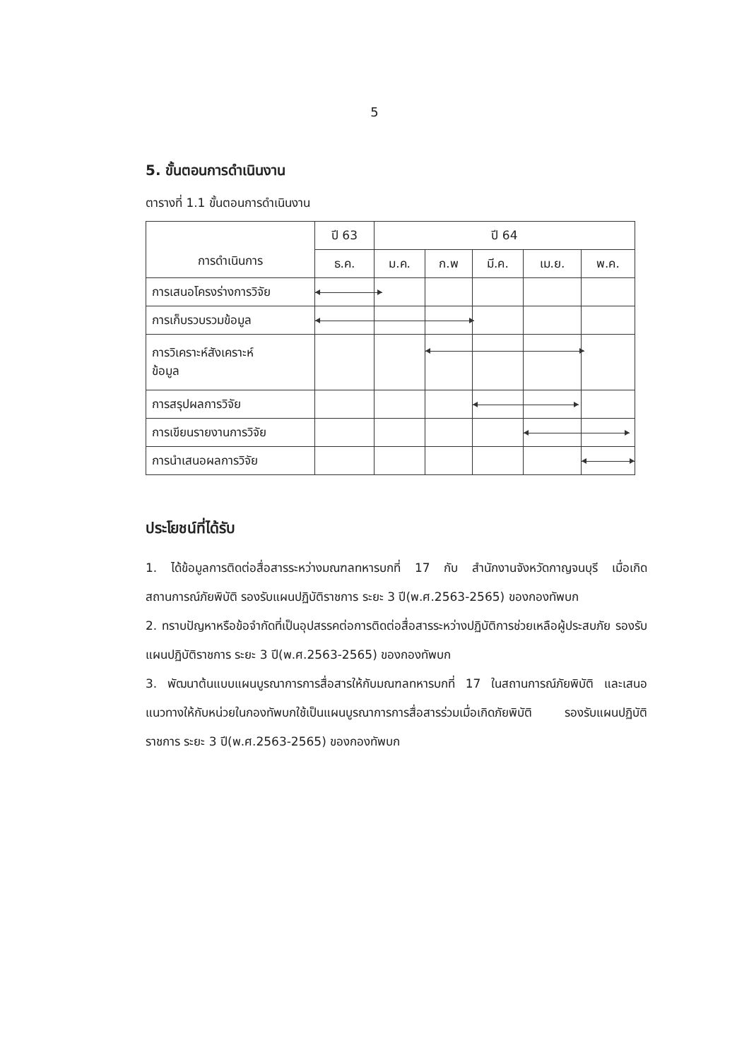5
5. ขั้นตอนการดำเนินงาน
ตารางที่ 1.1 ขั้นตอนการดำเนินงาน
| การดำเนินการ | ปี 63 | ปี 64 | | | | |
| --- | --- | --- | --- | --- | --- | --- |
| | ธ.ค. | ม.ค. | ก.พ | มี.ค. | เม.ย. | พ.ค. |
| การเสนอโครงร่างการวิจัย | | | | | | |
| การเก็บรวบรวมข้อมูล | | | | | | |
| การวิเคราะห์สังเคราะห์ ข้อมูล | | | | | | |
| การสรุปผลการวิจัย | | | | | | |
| การเขียนรายงานการวิจัย | | | | | | |
| การนำเสนอผลการวิจัย | | | | | | |
ประโยชน์ที่ได้รับ
1. ได้ข้อมูลการติดต่อสื่อสารระหว่างมณฑลทหารบกที่ 17 กับ สำนักงานจังหวัดกาญจนบุรี เมื่อเกิดสถานการณ์ภัยพิบัติ รองรับแผนปฏิบัติราชการ ระยะ 3 ปี(พ.ศ.2563-2565) ของกองทัพบก
2. ทราบปัญหาหรือข้อจำกัดที่เป็นอุปสรรคต่อการติดต่อสื่อสารระหว่างปฏิบัติการช่วยเหลือผู้ประสบภัย รองรับแผนปฏิบัติราชการ ระยะ 3 ปี(พ.ศ.2563-2565) ของกองทัพบก
3. พัฒนาต้นแบบแผนบูรณาการการสื่อสารให้กับมณฑลทหารบกที่ 17 ในสถานการณ์ภัยพิบัติ และเสนอแนวทางให้กับหน่วยในกองทัพบกใช้เป็นแผนบูรณาการการสื่อสารร่วมเมื่อเกิดภัยพิบัติ รองรับแผนปฏิบัติราชการ ระยะ 3 ปี(พ.ศ.2563-2565) ของกองทัพบก